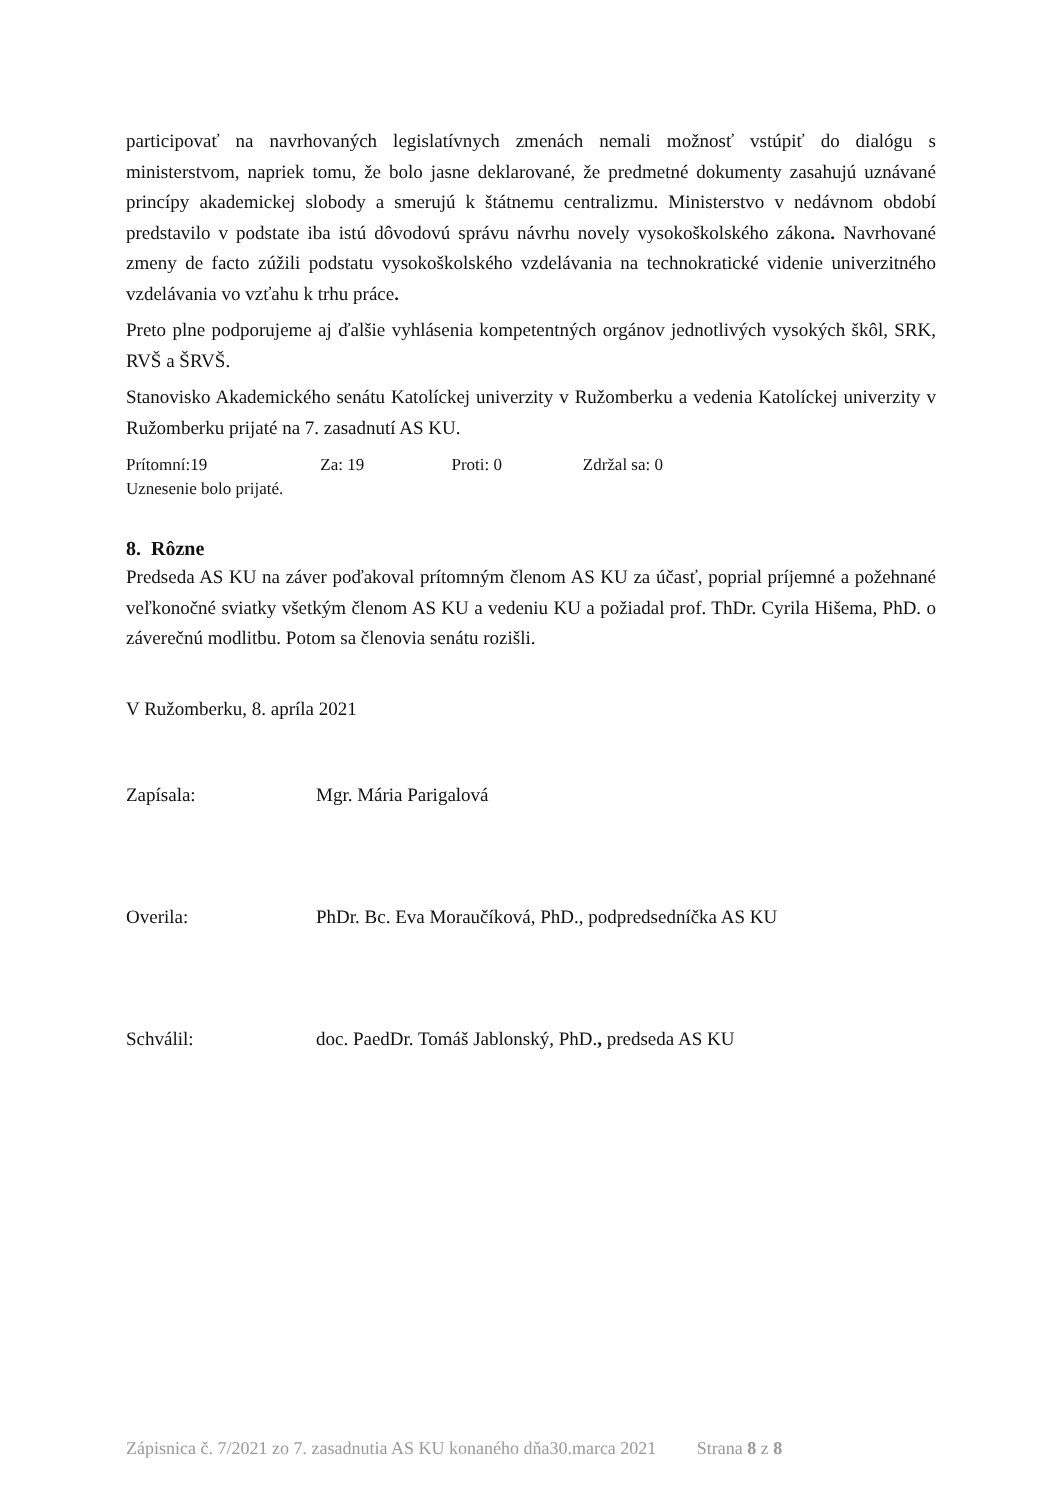participovať na navrhovaných legislatívnych zmenách nemali možnosť vstúpiť do dialógu s ministerstvom, napriek tomu, že bolo jasne deklarované, že predmetné dokumenty zasahujú uznávané princípy akademickej slobody a smerujú k štátnemu centralizmu. Ministerstvo v nedávnom období predstavilo v podstate iba istú dôvodovú správu návrhu novely vysokoškolského zákona. Navrhované zmeny de facto zúžili podstatu vysokoškolského vzdelávania na technokratické videnie univerzitného vzdelávania vo vzťahu k trhu práce.
Preto plne podporujeme aj ďalšie vyhlásenia kompetentných orgánov jednotlivých vysokých škôl, SRK, RVŠ a ŠRVŠ.
Stanovisko Akademického senátu Katolíckej univerzity v Ružomberku a vedenia Katolíckej univerzity v Ružomberku prijaté na 7. zasadnutí AS KU.
Prítomní:19 Za: 19 Proti: 0 Zdržal sa: 0
Uznesenie bolo prijaté.
8. Rôzne
Predseda AS KU na záver poďakoval prítomným členom AS KU za účasť, poprial príjemné a požehnané veľkonočné sviatky všetkým členom AS KU a vedeniu KU a požiadal prof. ThDr. Cyrila Hišema, PhD. o záverečnú modlitbu. Potom sa členovia senátu rozišli.
V Ružomberku, 8. apríla 2021
Zapísala: Mgr. Mária Parigalová
Overila: PhDr. Bc. Eva Moraučíková, PhD., podpredsedníčka AS KU
Schválil: doc. PaedDr. Tomáš Jablonský, PhD., predseda AS KU
Zápisnica č. 7/2021 zo 7. zasadnutia AS KU konaného dňa30.marca 2021 Strana 8 z 8